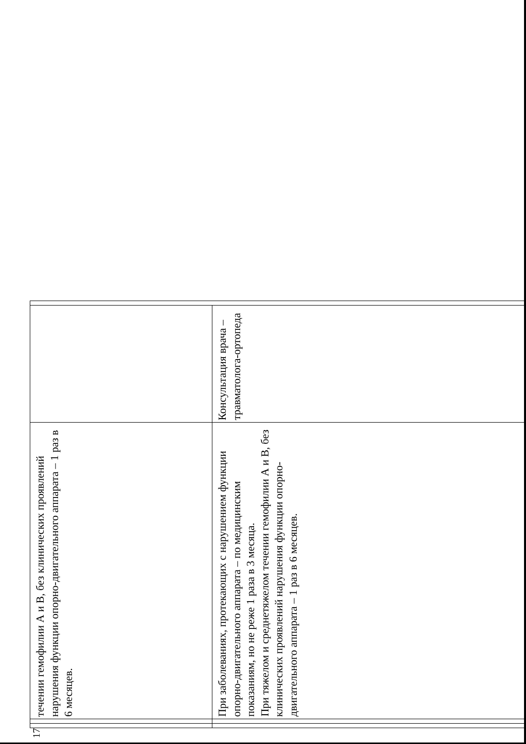17
| | | течении гемофилии А и В, без клинических проявлений нарушения функции опорно-двигательного аппарата – 1 раз в 6 месяцев. | | |
| | | При заболеваниях, протекающих с нарушением функции опорно-двигательного аппарата – по медицинским показаниям, но не реже 1 раза в 3 месяца. При тяжелом и среднетяжелом течении гемофилии А и В, без клинических проявлений нарушения функции опорно-двигательного аппарата – 1 раз в 6 месяцев. | Консультация врача – травматолога-ортопеда | |